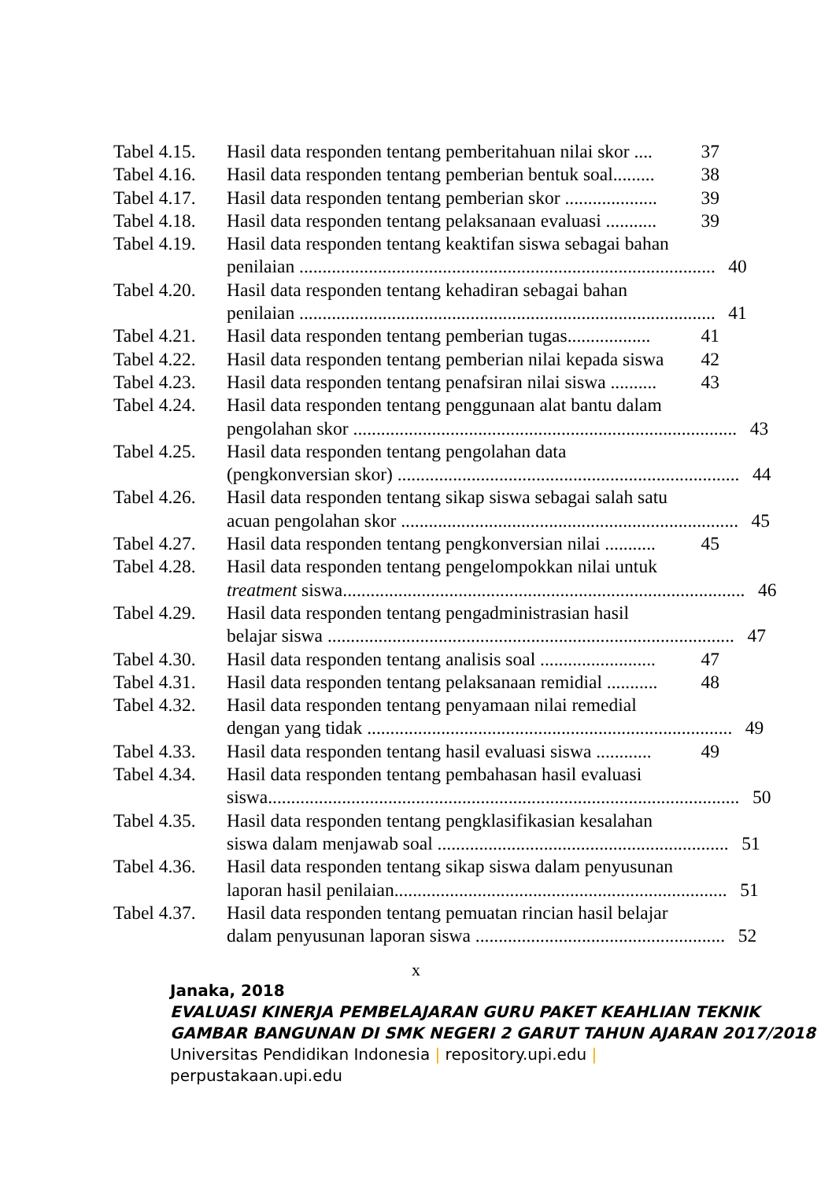Tabel 4.15.
Hasil data responden tentang pemberitahuan nilai skor .... 37
Tabel 4.16.
Hasil data responden tentang pemberian bentuk soal......... 38
Tabel 4.17.
Hasil data responden tentang pemberian skor .................... 39
Tabel 4.18.
Hasil data responden tentang pelaksanaan evaluasi ........... 39
Tabel 4.19.
Hasil data responden tentang keaktifan siswa sebagai bahan
penilaian .......................................................................................... 40
Tabel 4.20.
Hasil data responden tentang kehadiran sebagai bahan
penilaian .......................................................................................... 41
Tabel 4.21.
Hasil data responden tentang pemberian tugas.................. 41
Tabel 4.22.
Hasil data responden tentang pemberian nilai kepada siswa 42
Tabel 4.23.
Hasil data responden tentang penafsiran nilai siswa .......... 43
Tabel 4.24.
Hasil data responden tentang penggunaan alat bantu dalam
pengolahan skor ................................................................................... 43
Tabel 4.25.
Hasil data responden tentang pengolahan data
(pengkonversian skor) .......................................................................... 44
Tabel 4.26.
Hasil data responden tentang sikap siswa sebagai salah satu
acuan pengolahan skor ......................................................................... 45
Tabel 4.27.
Hasil data responden tentang pengkonversian nilai ........... 45
Tabel 4.28.
Hasil data responden tentang pengelompokkan nilai untuk
treatment siswa....................................................................................... 46
Tabel 4.29.
Hasil data responden tentang pengadministrasian hasil
belajar siswa ........................................................................................ 47
Tabel 4.30.
Hasil data responden tentang analisis soal ......................... 47
Tabel 4.31.
Hasil data responden tentang pelaksanaan remidial ........... 48
Tabel 4.32.
Hasil data responden tentang penyamaan nilai remedial
dengan yang tidak ............................................................................... 49
Tabel 4.33.
Hasil data responden tentang hasil evaluasi siswa ............ 49
Tabel 4.34.
Hasil data responden tentang pembahasan hasil evaluasi
siswa...................................................................................................... 50
Tabel 4.35.
Hasil data responden tentang pengklasifikasian kesalahan
siswa dalam menjawab soal ............................................................... 51
Tabel 4.36.
Hasil data responden tentang sikap siswa dalam penyusunan
laporan hasil penilaian........................................................................ 51
Tabel 4.37.
Hasil data responden tentang pemuatan rincian hasil belajar
dalam penyusunan laporan siswa ...................................................... 52
x
Janaka, 2018
EVALUASI KINERJA PEMBELAJARAN GURU PAKET KEAHLIAN TEKNIK GAMBAR BANGUNAN DI SMK NEGERI 2 GARUT TAHUN AJARAN 2017/2018
Universitas Pendidikan Indonesia | repository.upi.edu |
perpustakaan.upi.edu